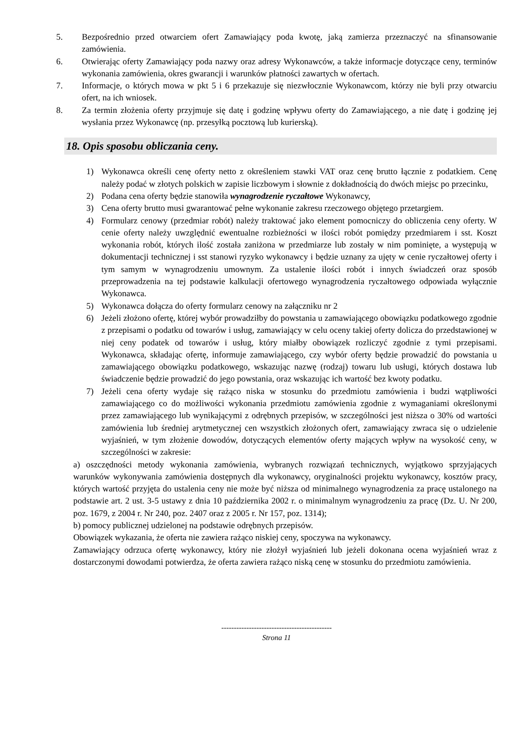5. Bezpośrednio przed otwarciem ofert Zamawiający poda kwotę, jaką zamierza przeznaczyć na sfinansowanie zamówienia.
6. Otwierając oferty Zamawiający poda nazwy oraz adresy Wykonawców, a także informacje dotyczące ceny, terminów wykonania zamówienia, okres gwarancji i warunków płatności zawartych w ofertach.
7. Informacje, o których mowa w pkt 5 i 6 przekazuje się niezwłocznie Wykonawcom, którzy nie byli przy otwarciu ofert, na ich wniosek.
8. Za termin złożenia oferty przyjmuje się datę i godzinę wpływu oferty do Zamawiającego, a nie datę i godzinę jej wysłania przez Wykonawcę (np. przesyłką pocztową lub kurierską).
18. Opis sposobu obliczania ceny.
1) Wykonawca określi cenę oferty netto z określeniem stawki VAT oraz cenę brutto łącznie z podatkiem. Cenę należy podać w złotych polskich w zapisie liczbowym i słownie z dokładnością do dwóch miejsc po przecinku,
2) Podana cena oferty będzie stanowiła wynagrodzenie ryczałtowe Wykonawcy,
3) Cena oferty brutto musi gwarantować pełne wykonanie zakresu rzeczowego objętego przetargiem.
4) Formularz cenowy (przedmiar robót) należy traktować jako element pomocniczy do obliczenia ceny oferty. W cenie oferty należy uwzględnić ewentualne rozbieżności w ilości robót pomiędzy przedmiarem i sst. Koszt wykonania robót, których ilość została zaniżona w przedmiarze lub zostały w nim pominięte, a występują w dokumentacji technicznej i sst stanowi ryzyko wykonawcy i będzie uznany za ujęty w cenie ryczałtowej oferty i tym samym w wynagrodzeniu umownym. Za ustalenie ilości robót i innych świadczeń oraz sposób przeprowadzenia na tej podstawie kalkulacji ofertowego wynagrodzenia ryczałtowego odpowiada wyłącznie Wykonawca.
5) Wykonawca dołącza do oferty formularz cenowy na załączniku nr 2
6) Jeżeli złożono ofertę, której wybór prowadziłby do powstania u zamawiającego obowiązku podatkowego zgodnie z przepisami o podatku od towarów i usług, zamawiający w celu oceny takiej oferty dolicza do przedstawionej w niej ceny podatek od towarów i usług, który miałby obowiązek rozliczyć zgodnie z tymi przepisami. Wykonawca, składając ofertę, informuje zamawiającego, czy wybór oferty będzie prowadzić do powstania u zamawiającego obowiązku podatkowego, wskazując nazwę (rodzaj) towaru lub usługi, których dostawa lub świadczenie będzie prowadzić do jego powstania, oraz wskazując ich wartość bez kwoty podatku.
7) Jeżeli cena oferty wydaje się rażąco niska w stosunku do przedmiotu zamówienia i budzi wątpliwości zamawiającego co do możliwości wykonania przedmiotu zamówienia zgodnie z wymaganiami określonymi przez zamawiającego lub wynikającymi z odrębnych przepisów, w szczególności jest niższa o 30% od wartości zamówienia lub średniej arytmetycznej cen wszystkich złożonych ofert, zamawiający zwraca się o udzielenie wyjaśnień, w tym złożenie dowodów, dotyczących elementów oferty mających wpływ na wysokość ceny, w szczególności w zakresie:
a) oszczędności metody wykonania zamówienia, wybranych rozwiązań technicznych, wyjątkowo sprzyjających warunków wykonywania zamówienia dostępnych dla wykonawcy, oryginalności projektu wykonawcy, kosztów pracy, których wartość przyjęta do ustalenia ceny nie może być niższa od minimalnego wynagrodzenia za pracę ustalonego na podstawie art. 2 ust. 3-5 ustawy z dnia 10 października 2002 r. o minimalnym wynagrodzeniu za pracę (Dz. U. Nr 200, poz. 1679, z 2004 r. Nr 240, poz. 2407 oraz z 2005 r. Nr 157, poz. 1314);
b) pomocy publicznej udzielonej na podstawie odrębnych przepisów.
Obowiązek wykazania, że oferta nie zawiera rażąco niskiej ceny, spoczywa na wykonawcy.
Zamawiający odrzuca ofertę wykonawcy, który nie złożył wyjaśnień lub jeżeli dokonana ocena wyjaśnień wraz z dostarczonymi dowodami potwierdza, że oferta zawiera rażąco niską cenę w stosunku do przedmiotu zamówienia.
--------------------------------------------
Strona 11